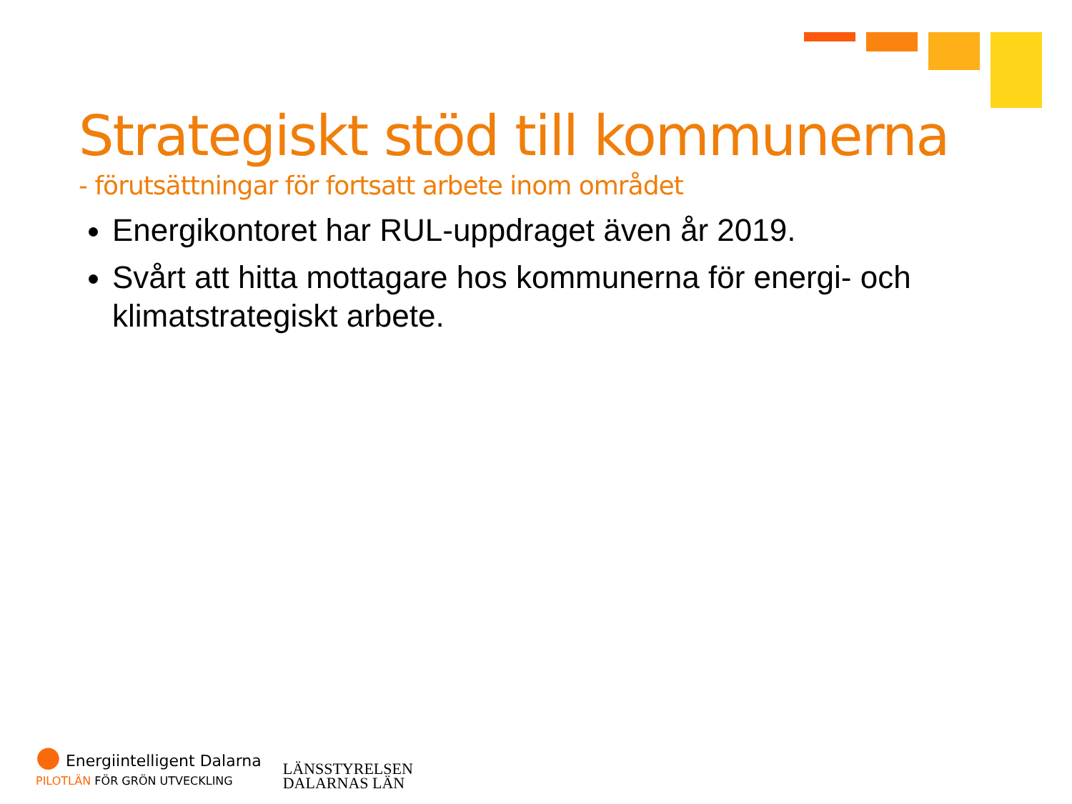Strategiskt stöd till kommunerna
- förutsättningar för fortsatt arbete inom området
Energikontoret har RUL-uppdraget även år 2019.
Svårt att hitta mottagare hos kommunerna för energi- och klimatstrategiskt arbete.
● Energiintelligent Dalarna
PILOTLÄN FÖR GRÖN UTVECKLING
LÄNSSTYRELSEN
DALARNAS LÄN